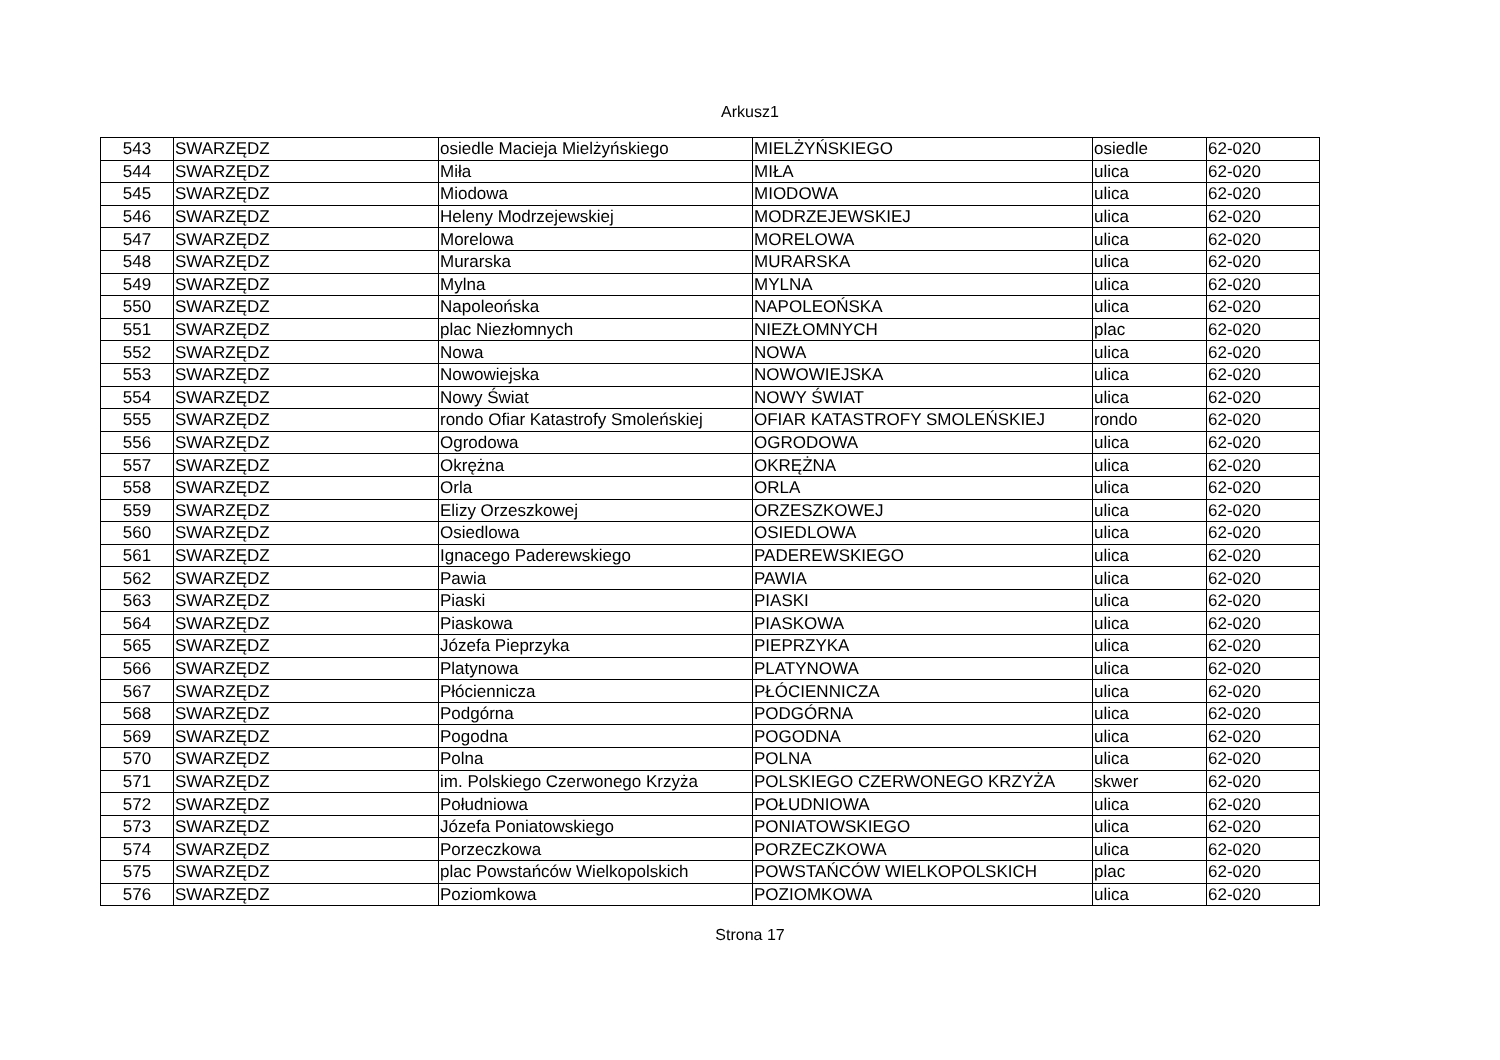Arkusz1
| 543 | SWARZĘDZ | osiedle Macieja Mielżyńskiego | MIELŻYŃSKIEGO | osiedle | 62-020 |
| 544 | SWARZĘDZ | Miła | MIŁA | ulica | 62-020 |
| 545 | SWARZĘDZ | Miodowa | MIODOWA | ulica | 62-020 |
| 546 | SWARZĘDZ | Heleny Modrzejewskiej | MODRZEJEWSKIEJ | ulica | 62-020 |
| 547 | SWARZĘDZ | Morelowa | MORELOWA | ulica | 62-020 |
| 548 | SWARZĘDZ | Murarska | MURARSKA | ulica | 62-020 |
| 549 | SWARZĘDZ | Mylna | MYLNA | ulica | 62-020 |
| 550 | SWARZĘDZ | Napoleońska | NAPOLEOŃSKA | ulica | 62-020 |
| 551 | SWARZĘDZ | plac Niezłomnych | NIEZŁOMNYCH | plac | 62-020 |
| 552 | SWARZĘDZ | Nowa | NOWA | ulica | 62-020 |
| 553 | SWARZĘDZ | Nowowiejska | NOWOWIEJSKA | ulica | 62-020 |
| 554 | SWARZĘDZ | Nowy Świat | NOWY ŚWIAT | ulica | 62-020 |
| 555 | SWARZĘDZ | rondo Ofiar Katastrofy Smoleńskiej | OFIAR KATASTROFY SMOLEŃSKIEJ | rondo | 62-020 |
| 556 | SWARZĘDZ | Ogrodowa | OGRODOWA | ulica | 62-020 |
| 557 | SWARZĘDZ | Okrężna | OKRĘŻNA | ulica | 62-020 |
| 558 | SWARZĘDZ | Orla | ORLA | ulica | 62-020 |
| 559 | SWARZĘDZ | Elizy Orzeszkowej | ORZESZKOWEJ | ulica | 62-020 |
| 560 | SWARZĘDZ | Osiedlowa | OSIEDLOWA | ulica | 62-020 |
| 561 | SWARZĘDZ | Ignacego Paderewskiego | PADEREWSKIEGO | ulica | 62-020 |
| 562 | SWARZĘDZ | Pawia | PAWIA | ulica | 62-020 |
| 563 | SWARZĘDZ | Piaski | PIASKI | ulica | 62-020 |
| 564 | SWARZĘDZ | Piaskowa | PIASKOWA | ulica | 62-020 |
| 565 | SWARZĘDZ | Józefa Pieprzyka | PIEPRZYKA | ulica | 62-020 |
| 566 | SWARZĘDZ | Platynowa | PLATYNOWA | ulica | 62-020 |
| 567 | SWARZĘDZ | Płóciennicza | PŁÓCIENNICZA | ulica | 62-020 |
| 568 | SWARZĘDZ | Podgórna | PODGÓRNA | ulica | 62-020 |
| 569 | SWARZĘDZ | Pogodna | POGODNA | ulica | 62-020 |
| 570 | SWARZĘDZ | Polna | POLNA | ulica | 62-020 |
| 571 | SWARZĘDZ | im. Polskiego Czerwonego Krzyża | POLSKIEGO CZERWONEGO KRZYŻA | skwer | 62-020 |
| 572 | SWARZĘDZ | Południowa | POŁUDNIOWA | ulica | 62-020 |
| 573 | SWARZĘDZ | Józefa Poniatowskiego | PONIATOWSKIEGO | ulica | 62-020 |
| 574 | SWARZĘDZ | Porzeczkowa | PORZECZKOWA | ulica | 62-020 |
| 575 | SWARZĘDZ | plac Powstańców Wielkopolskich | POWSTAŃCÓW WIELKOPOLSKICH | plac | 62-020 |
| 576 | SWARZĘDZ | Poziomkowa | POZIOMKOWA | ulica | 62-020 |
Strona 17